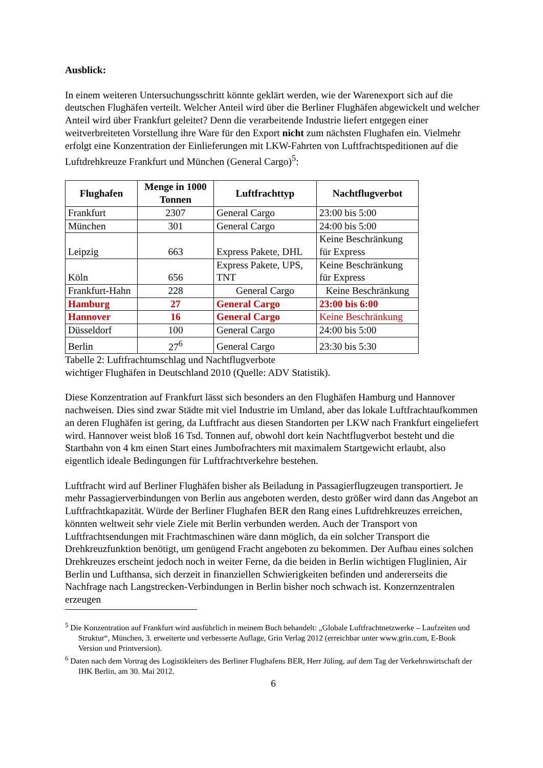Ausblick:
In einem weiteren Untersuchungsschritt könnte geklärt werden, wie der Warenexport sich auf die deutschen Flughäfen verteilt. Welcher Anteil wird über die Berliner Flughäfen abgewickelt und welcher Anteil wird über Frankfurt geleitet? Denn die verarbeitende Industrie liefert entgegen einer weitverbreiteten Vorstellung ihre Ware für den Export nicht zum nächsten Flughafen ein. Vielmehr erfolgt eine Konzentration der Einlieferungen mit LKW-Fahrten von Luftfrachtspeditionen auf die Luftdrehkreuze Frankfurt und München (General Cargo)<sup>5</sup>:
| Flughafen | Menge in 1000 Tonnen | Luftfrachttyp | Nachtflugverbot |
| --- | --- | --- | --- |
| Frankfurt | 2307 | General Cargo | 23:00 bis 5:00 |
| München | 301 | General Cargo | 24:00 bis 5:00 |
| Leipzig | 663 | Express Pakete, DHL | Keine Beschränkung für Express |
| Köln | 656 | Express Pakete, UPS, TNT | Keine Beschränkung für Express |
| Frankfurt-Hahn | 228 | General Cargo | Keine Beschränkung |
| Hamburg | 27 | General Cargo | 23:00 bis 6:00 |
| Hannover | 16 | General Cargo | Keine Beschränkung |
| Düsseldorf | 100 | General Cargo | 24:00 bis 5:00 |
| Berlin | 27<sup>6</sup> | General Cargo | 23:30 bis 5:30 |
Tabelle 2: Luftfrachtumschlag und Nachtflugverbote
wichtiger Flughäfen in Deutschland 2010 (Quelle: ADV Statistik).
Diese Konzentration auf Frankfurt lässt sich besonders an den Flughäfen Hamburg und Hannover nachweisen. Dies sind zwar Städte mit viel Industrie im Umland, aber das lokale Luftfrachtaufkommen an deren Flughäfen ist gering, da Luftfracht aus diesen Standorten per LKW nach Frankfurt eingeliefert wird. Hannover weist bloß 16 Tsd. Tonnen auf, obwohl dort kein Nachtflugverbot besteht und die Startbahn von 4 km einen Start eines Jumbofrachters mit maximalem Startgewicht erlaubt, also eigentlich ideale Bedingungen für Luftfrachtverkehre bestehen.
Luftfracht wird auf Berliner Flughäfen bisher als Beiladung in Passagierflugzeugen transportiert. Je mehr Passagierverbindungen von Berlin aus angeboten werden, desto größer wird dann das Angebot an Luftfrachtkapazität. Würde der Berliner Flughafen BER den Rang eines Luftdrehkreuzes erreichen, könnten weltweit sehr viele Ziele mit Berlin verbunden werden. Auch der Transport von Luftfrachtsendungen mit Frachtmaschinen wäre dann möglich, da ein solcher Transport die Drehkreuzfunktion benötigt, um genügend Fracht angeboten zu bekommen. Der Aufbau eines solchen Drehkreuzes erscheint jedoch noch in weiter Ferne, da die beiden in Berlin wichtigen Fluglinien, Air Berlin und Lufthansa, sich derzeit in finanziellen Schwierigkeiten befinden und andererseits die Nachfrage nach Langstrecken-Verbindungen in Berlin bisher noch schwach ist. Konzernzentralen erzeugen
<sup>5</sup> Die Konzentration auf Frankfurt wird ausführlich in meinem Buch behandelt: „Globale Luftfrachtnetzwerke – Laufzeiten und Struktur“, München, 3. erweiterte und verbesserte Auflage, Grin Verlag 2012 (erreichbar unter www.grin.com, E-Book Version und Printversion).
<sup>6</sup> Daten nach dem Vortrag des Logistikleiters des Berliner Flughafens BER, Herr Jüling, auf dem Tag der Verkehrswirtschaft der IHK Berlin, am 30. Mai 2012.
6